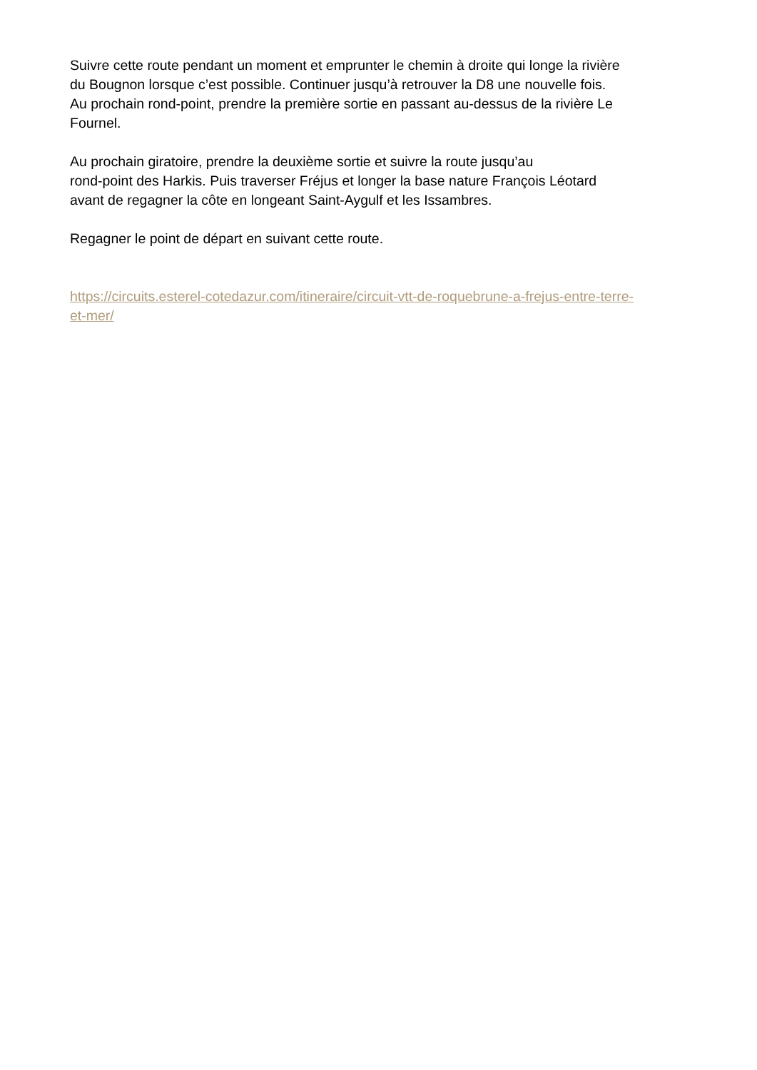Suivre cette route pendant un moment et emprunter le chemin à droite qui longe la rivière
du Bougnon lorsque c’est possible. Continuer jusqu’à retrouver la D8 une nouvelle fois.
Au prochain rond-point, prendre la première sortie en passant au-dessus de la rivière Le
Fournel.
Au prochain giratoire, prendre la deuxième sortie et suivre la route jusqu’au
rond-point des Harkis. Puis traverser Fréjus et longer la base nature François Léotard
avant de regagner la côte en longeant Saint-Aygulf et les Issambres.
Regagner le point de départ en suivant cette route.
https://circuits.esterel-cotedazur.com/itineraire/circuit-vtt-de-roquebrune-a-frejus-entre-terre-
et-mer/